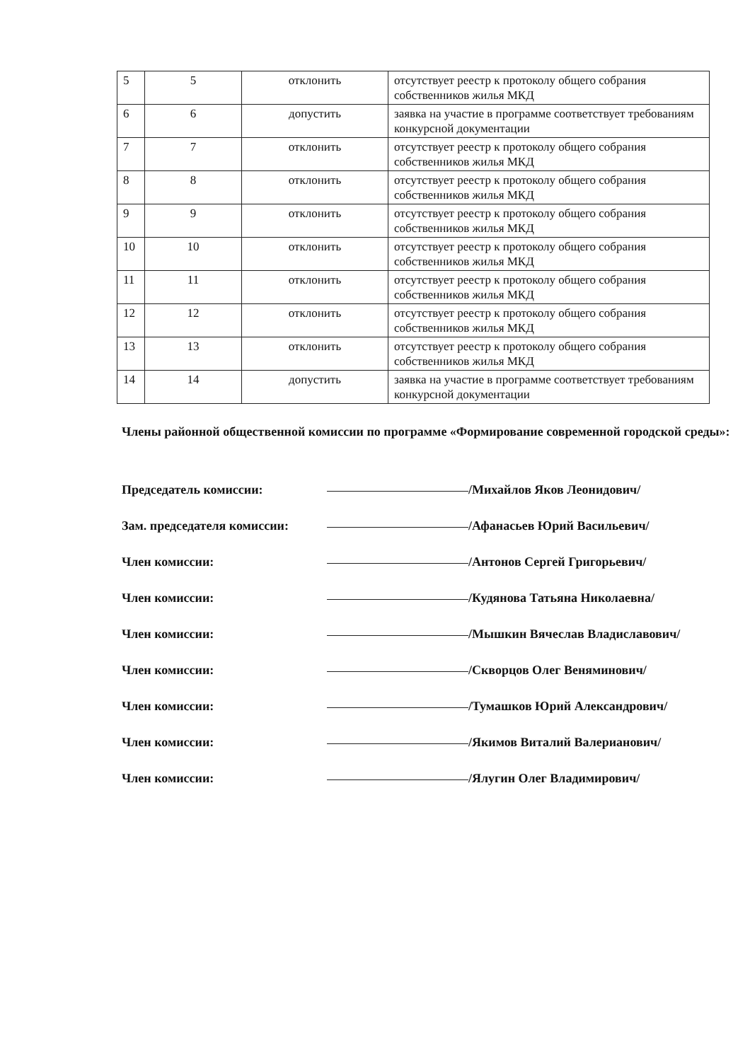| 5 | 5 | отклонить | отсутствует реестр к протоколу общего собрания собственников жилья МКД |
| 6 | 6 | допустить | заявка на участие в программе соответствует требованиям конкурсной документации |
| 7 | 7 | отклонить | отсутствует реестр к протоколу общего собрания собственников жилья МКД |
| 8 | 8 | отклонить | отсутствует реестр к протоколу общего собрания собственников жилья МКД |
| 9 | 9 | отклонить | отсутствует реестр к протоколу общего собрания собственников жилья МКД |
| 10 | 10 | отклонить | отсутствует реестр к протоколу общего собрания собственников жилья МКД |
| 11 | 11 | отклонить | отсутствует реестр к протоколу общего собрания собственников жилья МКД |
| 12 | 12 | отклонить | отсутствует реестр к протоколу общего собрания собственников жилья МКД |
| 13 | 13 | отклонить | отсутствует реестр к протоколу общего собрания собственников жилья МКД |
| 14 | 14 | допустить | заявка на участие в программе соответствует требованиям конкурсной документации |
Члены районной общественной комиссии по программе «Формирование современной городской среды»:
Председатель комиссии: /Михайлов Яков Леонидович/
Зам. председателя комиссии: /Афанасьев Юрий Васильевич/
Член комиссии: /Антонов Сергей Григорьевич/
Член комиссии: /Кудянова Татьяна Николаевна/
Член комиссии: /Мышкин Вячеслав Владиславович/
Член комиссии: /Скворцов Олег Веняминович/
Член комиссии: /Тумашков Юрий Александрович/
Член комиссии: /Якимов Виталий Валерианович/
Член комиссии: /Ялугин Олег Владимирович/